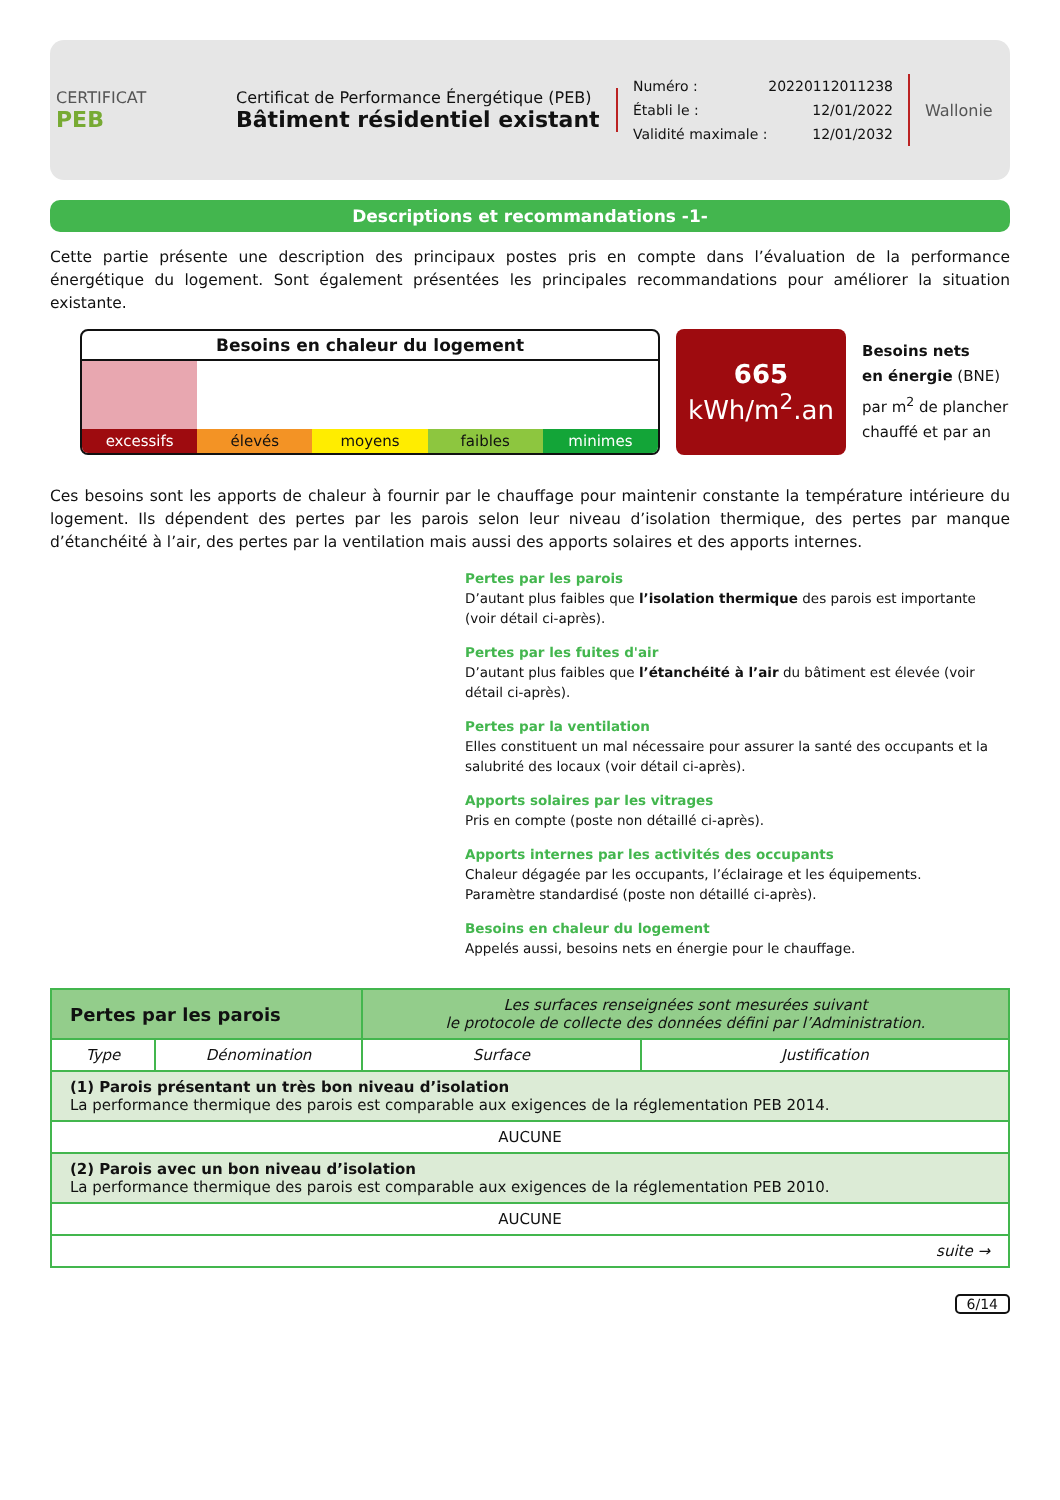CERTIFICAT
PEB
Certificat de Performance Énergétique (PEB)
Bâtiment résidentiel existant
Numéro : 20220112011238
Établi le : 12/01/2022
Validité maximale : 12/01/2032
Wallonie
Descriptions et recommandations -1-
Cette partie présente une description des principaux postes pris en compte dans l’évaluation de la performance énergétique du logement. Sont également présentées les principales recommandations pour améliorer la situation existante.
Besoins en chaleur du logement
excessifs élevés moyens faibles minimes
665
kWh/m<sup>2</sup>.an
Besoins nets
en énergie (BNE)
par m<sup>2</sup> de plancher
chauffé et par an
Ces besoins sont les apports de chaleur à fournir par le chauffage pour maintenir constante la température intérieure du logement. Ils dépendent des pertes par les parois selon leur niveau d’isolation thermique, des pertes par manque d’étanchéité à l’air, des pertes par la ventilation mais aussi des apports solaires et des apports internes.
Pertes par les parois
D’autant plus faibles que l’isolation thermique des parois est importante (voir détail ci-après).
Pertes par les fuites d'air
D’autant plus faibles que l’étanchéité à l’air du bâtiment est élevée (voir détail ci-après).
Pertes par la ventilation
Elles constituent un mal nécessaire pour assurer la santé des occupants et la salubrité des locaux (voir détail ci-après).
Apports solaires par les vitrages
Pris en compte (poste non détaillé ci-après).
Apports internes par les activités des occupants
Chaleur dégagée par les occupants, l’éclairage et les équipements.
Paramètre standardisé (poste non détaillé ci-après).
Besoins en chaleur du logement
Appelés aussi, besoins nets en énergie pour le chauffage.
| Pertes par les parois | | Les surfaces renseignées sont mesurées suivant le protocole de collecte des données défini par l’Administration. | |
| Type | Dénomination | Surface | Justification |
| (1) Parois présentant un très bon niveau d’isolation La performance thermique des parois est comparable aux exigences de la réglementation PEB 2014. | | | |
| AUCUNE | | | |
| (2) Parois avec un bon niveau d’isolation La performance thermique des parois est comparable aux exigences de la réglementation PEB 2010. | | | |
| AUCUNE | | | |
| suite → | | | |
6/14